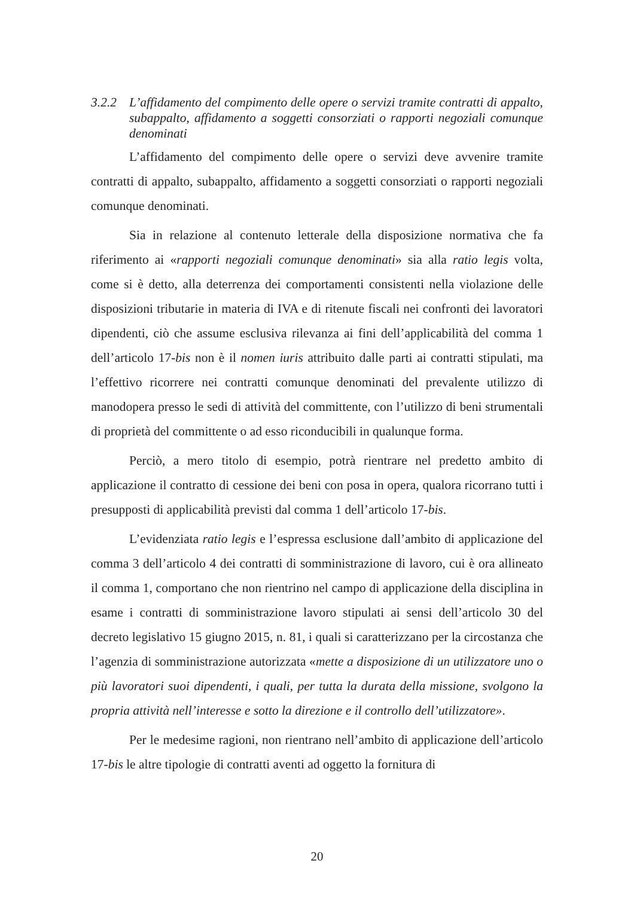3.2.2 L’affidamento del compimento delle opere o servizi tramite contratti di appalto, subappalto, affidamento a soggetti consorziati o rapporti negoziali comunque denominati
L’affidamento del compimento delle opere o servizi deve avvenire tramite contratti di appalto, subappalto, affidamento a soggetti consorziati o rapporti negoziali comunque denominati.
Sia in relazione al contenuto letterale della disposizione normativa che fa riferimento ai «rapporti negoziali comunque denominati» sia alla ratio legis volta, come si è detto, alla deterrenza dei comportamenti consistenti nella violazione delle disposizioni tributarie in materia di IVA e di ritenute fiscali nei confronti dei lavoratori dipendenti, ciò che assume esclusiva rilevanza ai fini dell’applicabilità del comma 1 dell’articolo 17-bis non è il nomen iuris attribuito dalle parti ai contratti stipulati, ma l’effettivo ricorrere nei contratti comunque denominati del prevalente utilizzo di manodopera presso le sedi di attività del committente, con l’utilizzo di beni strumentali di proprietà del committente o ad esso riconducibili in qualunque forma.
Perciò, a mero titolo di esempio, potrà rientrare nel predetto ambito di applicazione il contratto di cessione dei beni con posa in opera, qualora ricorrano tutti i presupposti di applicabilità previsti dal comma 1 dell’articolo 17-bis.
L’evidenziata ratio legis e l’espressa esclusione dall’ambito di applicazione del comma 3 dell’articolo 4 dei contratti di somministrazione di lavoro, cui è ora allineato il comma 1, comportano che non rientrino nel campo di applicazione della disciplina in esame i contratti di somministrazione lavoro stipulati ai sensi dell’articolo 30 del decreto legislativo 15 giugno 2015, n. 81, i quali si caratterizzano per la circostanza che l’agenzia di somministrazione autorizzata «mette a disposizione di un utilizzatore uno o più lavoratori suoi dipendenti, i quali, per tutta la durata della missione, svolgono la propria attività nell’interesse e sotto la direzione e il controllo dell’utilizzatore».
Per le medesime ragioni, non rientrano nell’ambito di applicazione dell’articolo 17-bis le altre tipologie di contratti aventi ad oggetto la fornitura di
20